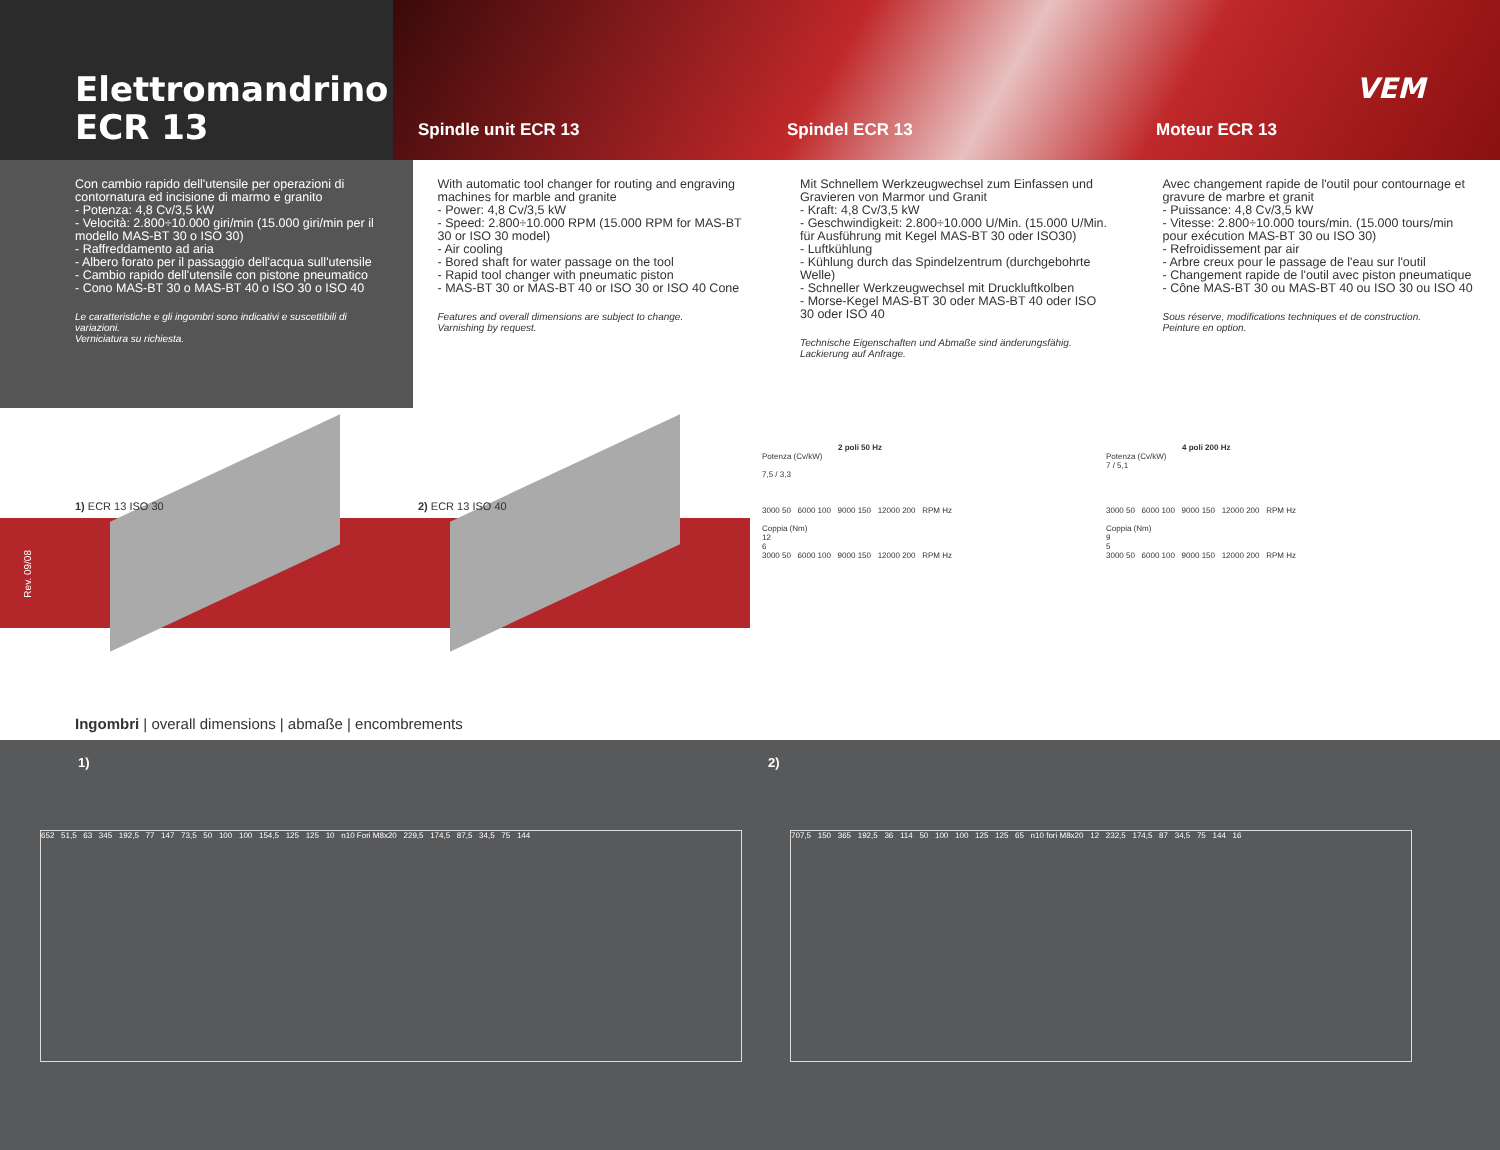Elettromandrino
ECR 13
Spindle unit ECR 13
Spindel ECR 13
Moteur ECR 13
VEM
Con cambio rapido dell'utensile per operazioni di contornatura ed incisione di marmo e granito
- Potenza: 4,8 Cv/3,5 kW
- Velocità: 2.800÷10.000 giri/min (15.000 giri/min per il modello MAS-BT 30 o ISO 30)
- Raffreddamento ad aria
- Albero forato per il passaggio dell'acqua sull'utensile
- Cambio rapido dell'utensile con pistone pneumatico
- Cono MAS-BT 30 o MAS-BT 40 o ISO 30 o ISO 40
Le caratteristiche e gli ingombri sono indicativi e suscettibili di variazioni.
Verniciatura su richiesta.
With automatic tool changer for routing and engraving machines for marble and granite
- Power: 4,8 Cv/3,5 kW
- Speed: 2.800÷10.000 RPM (15.000 RPM for MAS-BT 30 or ISO 30 model)
- Air cooling
- Bored shaft for water passage on the tool
- Rapid tool changer with pneumatic piston
- MAS-BT 30 or MAS-BT 40 or ISO 30 or ISO 40 Cone
Features and overall dimensions are subject to change.
Varnishing by request.
Mit Schnellem Werkzeugwechsel zum Einfassen und Gravieren von Marmor und Granit
- Kraft: 4,8 Cv/3,5 kW
- Geschwindigkeit: 2.800÷10.000 U/Min. (15.000 U/Min. für Ausführung mit Kegel MAS-BT 30 oder ISO30)
- Luftkühlung
- Kühlung durch das Spindelzentrum (durchgebohrte Welle)
- Schneller Werkzeugwechsel mit Druckluftkolben
- Morse-Kegel MAS-BT 30 oder MAS-BT 40 oder ISO 30 oder ISO 40
Technische Eigenschaften und Abmaße sind änderungsfähig.
Lackierung auf Anfrage.
Avec changement rapide de l'outil pour contournage et gravure de marbre et granit
- Puissance: 4,8 Cv/3,5 kW
- Vitesse: 2.800÷10.000 tours/min. (15.000 tours/min pour exécution MAS-BT 30 ou ISO 30)
- Refroidissement par air
- Arbre creux pour le passage de l'eau sur l'outil
- Changement rapide de l'outil avec piston pneumatique
- Cône MAS-BT 30 ou MAS-BT 40 ou ISO 30 ou ISO 40
Sous réserve, modifications techniques et de construction.
Peinture en option.
1) ECR 13 ISO 30 2) ECR 13 ISO 40
2 poli 50 Hz
Potenza (Cv/kW)
7,5 / 3,3
3000 50 6000 100 9000 150 12000 200 RPM Hz
Coppia (Nm)
12
6
3000 50 6000 100 9000 150 12000 200 RPM Hz
4 poli 200 Hz
Potenza (Cv/kW)
7 / 5,1
3000 50 6000 100 9000 150 12000 200 RPM Hz
Coppia (Nm)
9
5
3000 50 6000 100 9000 150 12000 200 RPM Hz
Rev. 09/08
Ingombri | overall dimensions | abmaße | encombrements
1) 2)
652 51,5 63 345 192,5 77 147 73,5 50 100 100 154,5 125 125 10 n10 Fori M8x20 229,5 174,5 87,5 34,5 75 144
707,5 150 365 192,5 36 114 50 100 100 125 125 65 n10 fori M8x20 12 232,5 174,5 87 34,5 75 144 16